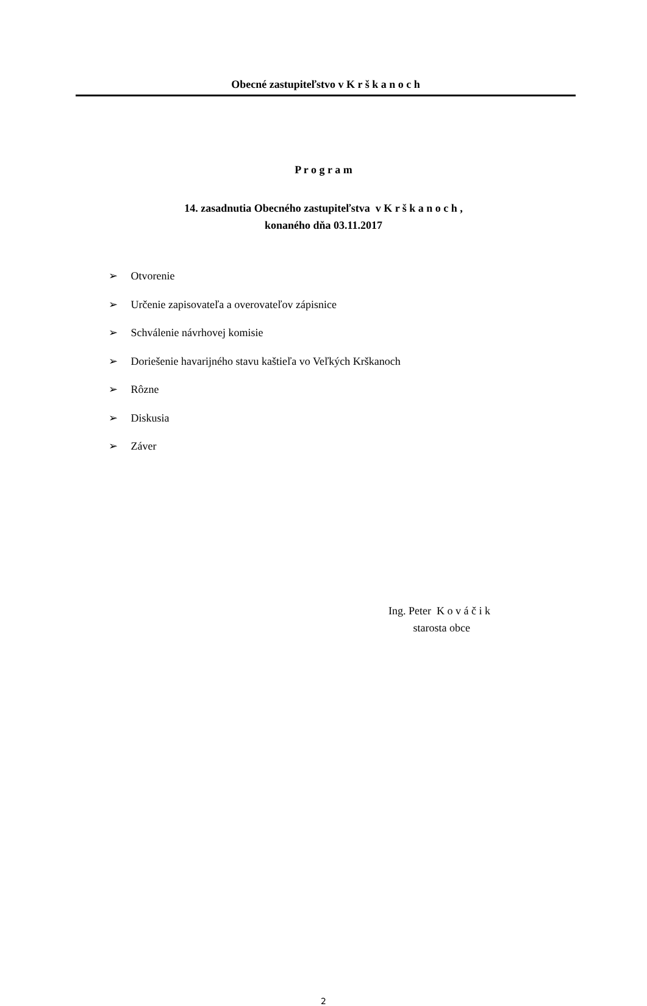Obecné zastupiteľstvo v K r š k a n o c h
P r o g r a m
14. zasadnutia Obecného zastupiteľstva v K r š k a n o c h ,
konaného dňa 03.11.2017
➢ Otvorenie
➢ Určenie zapisovateľa a overovateľov zápisnice
➢ Schválenie návrhovej komisie
➢ Doriešenie havarijného stavu kaštieľa vo Veľkých Krškanoch
➢ Rôzne
➢ Diskusia
➢ Záver
Ing. Peter K o v á č i k
starosta obce
2